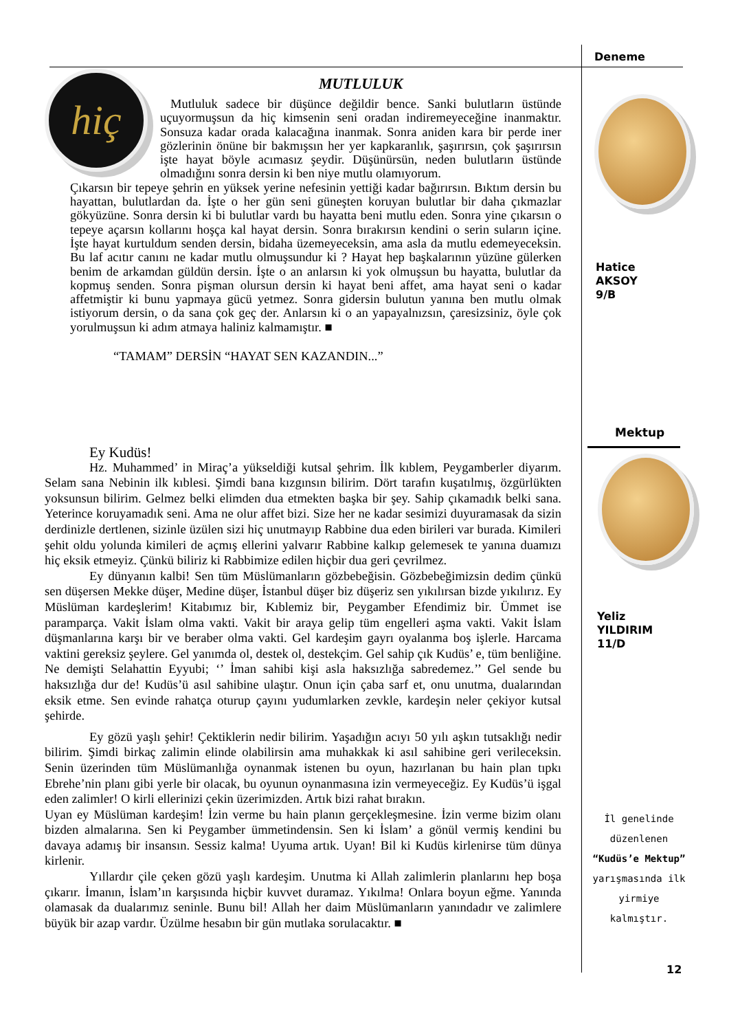hiç
MUTLULUK
Mutluluk sadece bir düşünce değildir bence. Sanki bulutların üstünde uçuyormuşsun da hiç kimsenin seni oradan indiremeyeceğine inanmaktır. Sonsuza kadar orada kalacağına inanmak. Sonra aniden kara bir perde iner gözlerinin önüne bir bakmışsın her yer kapkaranlık, şaşırırsın, çok şaşırırsın işte hayat böyle acımasız şeydir. Düşünürsün, neden bulutların üstünde olmadığını sonra dersin ki ben niye mutlu olamıyorum.
Çıkarsın bir tepeye şehrin en yüksek yerine nefesinin yettiği kadar bağırırsın. Bıktım dersin bu hayattan, bulutlardan da. İşte o her gün seni güneşten koruyan bulutlar bir daha çıkmazlar gökyüzüne. Sonra dersin ki bi bulutlar vardı bu hayatta beni mutlu eden. Sonra yine çıkarsın o tepeye açarsın kollarını hoşça kal hayat dersin. Sonra bırakırsın kendini o serin suların içine. İşte hayat kurtuldum senden dersin, bidaha üzemeyeceksin, ama asla da mutlu edemeyeceksin. Bu laf acıtır canını ne kadar mutlu olmuşsundur ki ? Hayat hep başkalarının yüzüne gülerken benim de arkamdan güldün dersin. İşte o an anlarsın ki yok olmuşsun bu hayatta, bulutlar da kopmuş senden. Sonra pişman olursun dersin ki hayat beni affet, ama hayat seni o kadar affetmiştir ki bunu yapmaya gücü yetmez. Sonra gidersin bulutun yanına ben mutlu olmak istiyorum dersin, o da sana çok geç der. Anlarsın ki o an yapayalnızsın, çaresizsiniz, öyle çok yorulmuşsun ki adım atmaya haliniz kalmamıştır. ■
“TAMAM” DERSİN “HAYAT SEN KAZANDIN...”
Ey Kudüs!
Hz. Muhammed’ in Miraç’a yükseldiği kutsal şehrim. İlk kıblem, Peygamberler diyarım. Selam sana Nebinin ilk kıblesi. Şimdi bana kızgınsın bilirim. Dört tarafın kuşatılmış, özgürlükten yoksunsun bilirim. Gelmez belki elimden dua etmekten başka bir şey. Sahip çıkamadık belki sana. Yeterince koruyamadık seni. Ama ne olur affet bizi. Size her ne kadar sesimizi duyuramasak da sizin derdinizle dertlenen, sizinle üzülen sizi hiç unutmayıp Rabbine dua eden birileri var burada. Kimileri şehit oldu yolunda kimileri de açmış ellerini yalvarır Rabbine kalkıp gelemesek te yanına duamızı hiç eksik etmeyiz. Çünkü biliriz ki Rabbimize edilen hiçbir dua geri çevrilmez.
Ey dünyanın kalbi! Sen tüm Müslümanların gözbebeğisin. Gözbebeğimizsin dedim çünkü sen düşersen Mekke düşer, Medine düşer, İstanbul düşer biz düşeriz sen yıkılırsan bizde yıkılırız. Ey Müslüman kardeşlerim! Kitabımız bir, Kıblemiz bir, Peygamber Efendimiz bir. Ümmet ise paramparça. Vakit İslam olma vakti. Vakit bir araya gelip tüm engelleri aşma vakti. Vakit İslam düşmanlarına karşı bir ve beraber olma vakti. Gel kardeşim gayrı oyalanma boş işlerle. Harcama vaktini gereksiz şeylere. Gel yanımda ol, destek ol, destekçim. Gel sahip çık Kudüs’ e, tüm benliğine. Ne demişti Selahattin Eyyubi; ‘’ İman sahibi kişi asla haksızlığa sabredemez.’’ Gel sende bu haksızlığa dur de! Kudüs’ü asıl sahibine ulaştır. Onun için çaba sarf et, onu unutma, dualarından eksik etme. Sen evinde rahatça oturup çayını yudumlarken zevkle, kardeşin neler çekiyor kutsal şehirde.
Ey gözü yaşlı şehir! Çektiklerin nedir bilirim. Yaşadığın acıyı 50 yılı aşkın tutsaklığı nedir bilirim. Şimdi birkaç zalimin elinde olabilirsin ama muhakkak ki asıl sahibine geri verileceksin. Senin üzerinden tüm Müslümanlığa oynanmak istenen bu oyun, hazırlanan bu hain plan tıpkı Ebrehe’nin planı gibi yerle bir olacak, bu oyunun oynanmasına izin vermeyeceğiz. Ey Kudüs’ü işgal eden zalimler! O kirli ellerinizi çekin üzerimizden. Artık bizi rahat bırakın.
Uyan ey Müslüman kardeşim! İzin verme bu hain planın gerçekleşmesine. İzin verme bizim olanı bizden almalarına. Sen ki Peygamber ümmetindensin. Sen ki İslam’ a gönül vermiş kendini bu davaya adamış bir insansın. Sessiz kalma! Uyuma artık. Uyan! Bil ki Kudüs kirlenirse tüm dünya kirlenir.
Yıllardır çile çeken gözü yaşlı kardeşim. Unutma ki Allah zalimlerin planlarını hep boşa çıkarır. İmanın, İslam’ın karşısında hiçbir kuvvet duramaz. Yıkılma! Onlara boyun eğme. Yanında olamasak da dualarımız seninle. Bunu bil! Allah her daim Müslümanların yanındadır ve zalimlere büyük bir azap vardır. Üzülme hesabın bir gün mutlaka sorulacaktır. ■
Deneme
Hatice
AKSOY
9/B
Mektup
Yeliz
YILDIRIM
11/D
İl genelinde düzenlenen “Kudüs’e Mektup” yarışmasında ilk yirmiye kalmıştır.
12